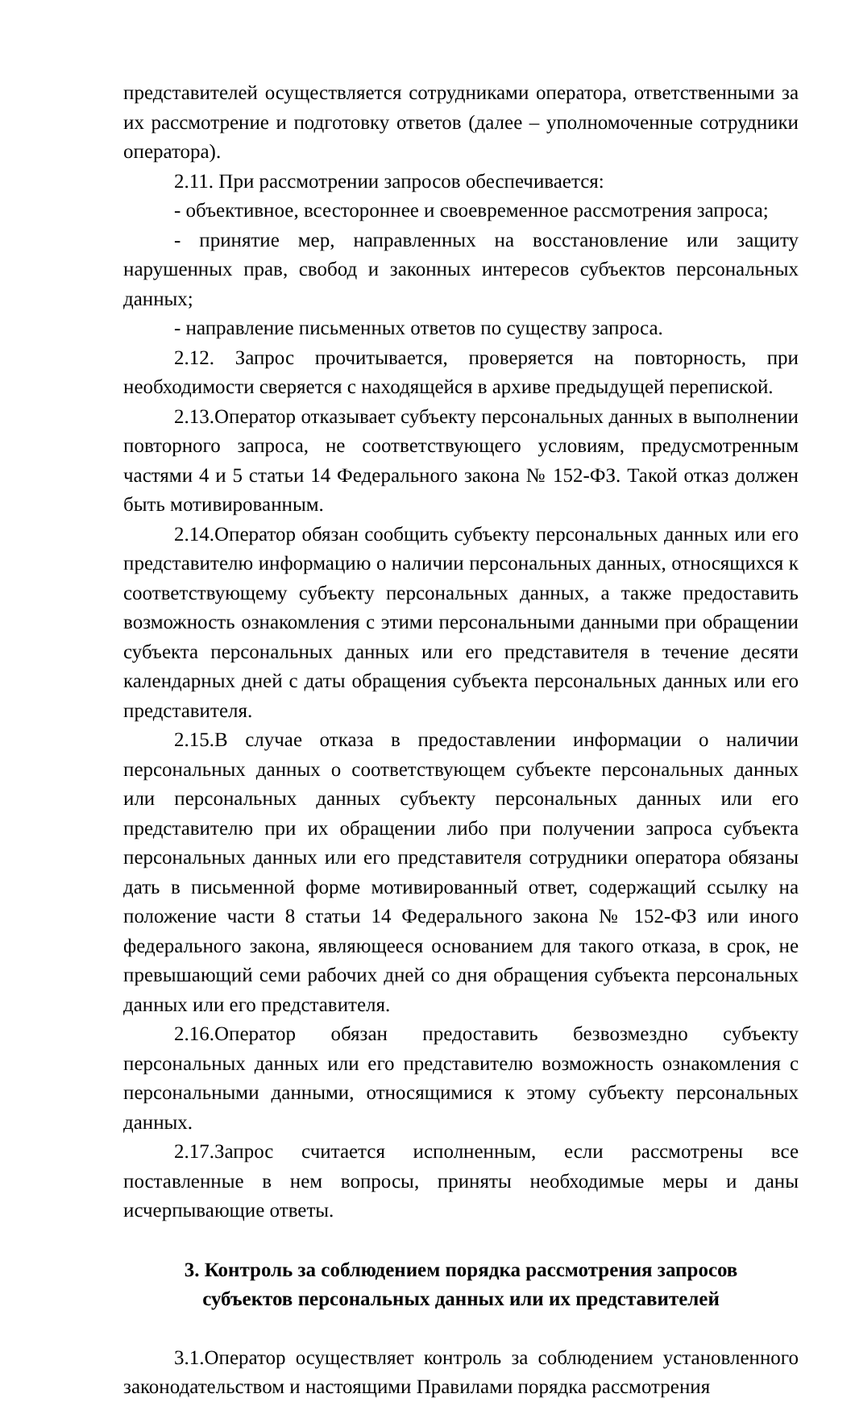представителей осуществляется сотрудниками оператора, ответственными за их рассмотрение и подготовку ответов (далее – уполномоченные сотрудники оператора).
2.11. При рассмотрении запросов обеспечивается:
- объективное, всестороннее и своевременное рассмотрения запроса;
- принятие мер, направленных на восстановление или защиту нарушенных прав, свобод и законных интересов субъектов персональных данных;
- направление письменных ответов по существу запроса.
2.12. Запрос прочитывается, проверяется на повторность, при необходимости сверяется с находящейся в архиве предыдущей перепиской.
2.13.Оператор отказывает субъекту персональных данных в выполнении повторного запроса, не соответствующего условиям, предусмотренным частями 4 и 5 статьи 14 Федерального закона № 152-ФЗ. Такой отказ должен быть мотивированным.
2.14.Оператор обязан сообщить субъекту персональных данных или его представителю информацию о наличии персональных данных, относящихся к соответствующему субъекту персональных данных, а также предоставить возможность ознакомления с этими персональными данными при обращении субъекта персональных данных или его представителя в течение десяти календарных дней с даты обращения субъекта персональных данных или его представителя.
2.15.В случае отказа в предоставлении информации о наличии персональных данных о соответствующем субъекте персональных данных или персональных данных субъекту персональных данных или его представителю при их обращении либо при получении запроса субъекта персональных данных или его представителя сотрудники оператора обязаны дать в письменной форме мотивированный ответ, содержащий ссылку на положение части 8 статьи 14 Федерального закона № 152-ФЗ или иного федерального закона, являющееся основанием для такого отказа, в срок, не превышающий семи рабочих дней со дня обращения субъекта персональных данных или его представителя.
2.16.Оператор обязан предоставить безвозмездно субъекту персональных данных или его представителю возможность ознакомления с персональными данными, относящимися к этому субъекту персональных данных.
2.17.Запрос считается исполненным, если рассмотрены все поставленные в нем вопросы, приняты необходимые меры и даны исчерпывающие ответы.
3. Контроль за соблюдением порядка рассмотрения запросов
субъектов персональных данных или их представителей
3.1.Оператор осуществляет контроль за соблюдением установленного законодательством и настоящими Правилами порядка рассмотрения